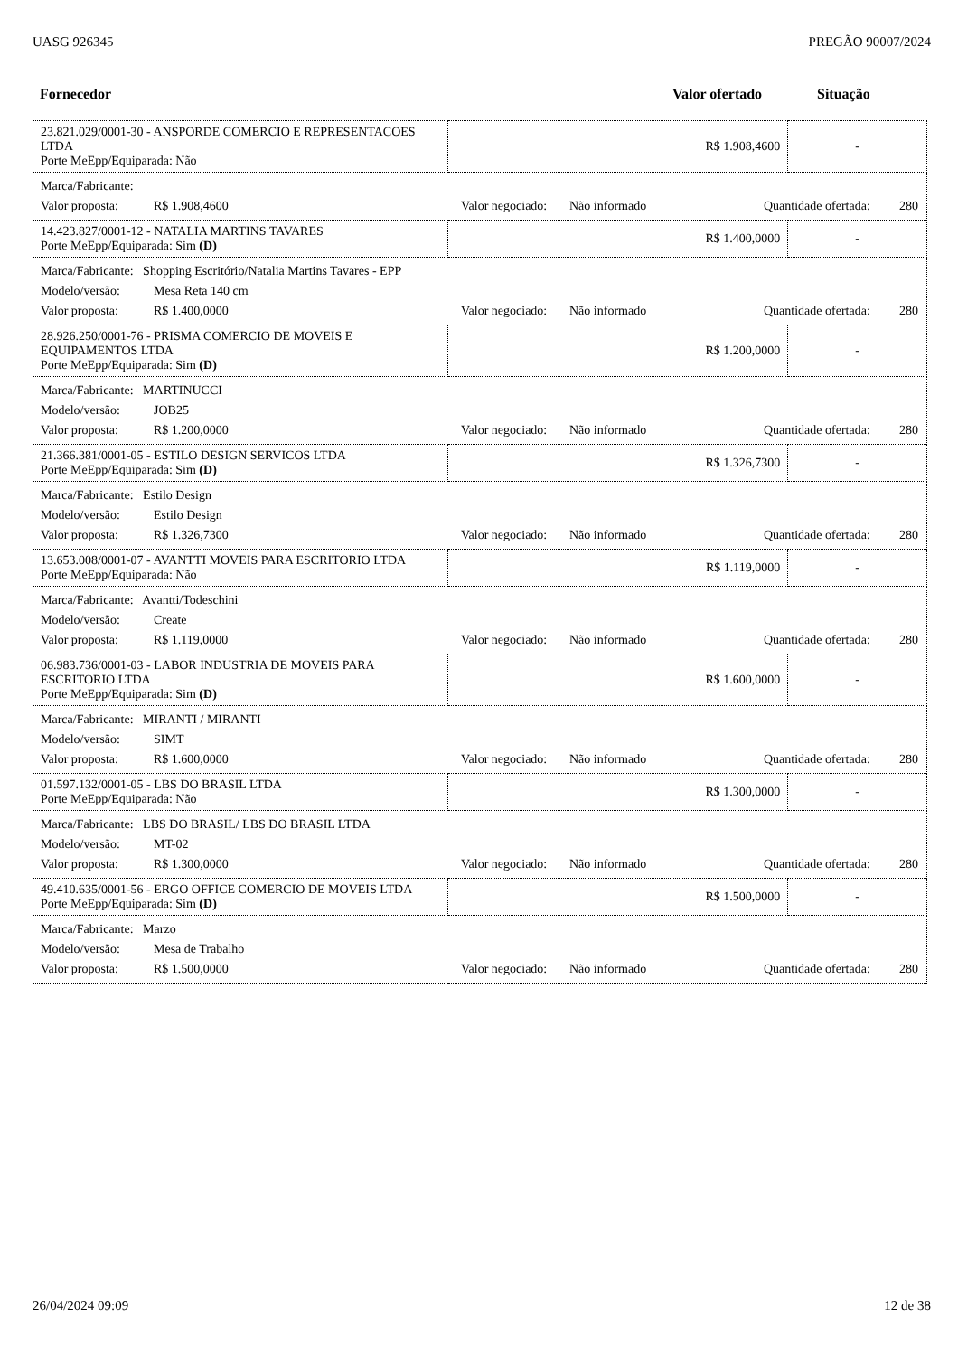UASG 926345 PREGÃO 90007/2024
Fornecedor Valor ofertado Situação
| 23.821.029/0001-30 - ANSPORDE COMERCIO E REPRESENTACOES LTDA Porte MeEpp/Equiparada: Não | R$ 1.908,4600 | - |
| Marca/Fabricante: Valor proposta: R$ 1.908,4600 Valor negociado: Não informado Quantidade ofertada: 280 | | |
| 14.423.827/0001-12 - NATALIA MARTINS TAVARES Porte MeEpp/Equiparada: Sim (D) | R$ 1.400,0000 | - |
| Marca/Fabricante: Shopping Escritório/Natalia Martins Tavares - EPP Modelo/versão: Mesa Reta 140 cm Valor proposta: R$ 1.400,0000 Valor negociado: Não informado Quantidade ofertada: 280 | | |
| 28.926.250/0001-76 - PRISMA COMERCIO DE MOVEIS E EQUIPAMENTOS LTDA Porte MeEpp/Equiparada: Sim (D) | R$ 1.200,0000 | - |
| Marca/Fabricante: MARTINUCCI Modelo/versão: JOB25 Valor proposta: R$ 1.200,0000 Valor negociado: Não informado Quantidade ofertada: 280 | | |
| 21.366.381/0001-05 - ESTILO DESIGN SERVICOS LTDA Porte MeEpp/Equiparada: Sim (D) | R$ 1.326,7300 | - |
| Marca/Fabricante: Estilo Design Modelo/versão: Estilo Design Valor proposta: R$ 1.326,7300 Valor negociado: Não informado Quantidade ofertada: 280 | | |
| 13.653.008/0001-07 - AVANTTI MOVEIS PARA ESCRITORIO LTDA Porte MeEpp/Equiparada: Não | R$ 1.119,0000 | - |
| Marca/Fabricante: Avantti/Todeschini Modelo/versão: Create Valor proposta: R$ 1.119,0000 Valor negociado: Não informado Quantidade ofertada: 280 | | |
| 06.983.736/0001-03 - LABOR INDUSTRIA DE MOVEIS PARA ESCRITORIO LTDA Porte MeEpp/Equiparada: Sim (D) | R$ 1.600,0000 | - |
| Marca/Fabricante: MIRANTI / MIRANTI Modelo/versão: SIMT Valor proposta: R$ 1.600,0000 Valor negociado: Não informado Quantidade ofertada: 280 | | |
| 01.597.132/0001-05 - LBS DO BRASIL LTDA Porte MeEpp/Equiparada: Não | R$ 1.300,0000 | - |
| Marca/Fabricante: LBS DO BRASIL/ LBS DO BRASIL LTDA Modelo/versão: MT-02 Valor proposta: R$ 1.300,0000 Valor negociado: Não informado Quantidade ofertada: 280 | | |
| 49.410.635/0001-56 - ERGO OFFICE COMERCIO DE MOVEIS LTDA Porte MeEpp/Equiparada: Sim (D) | R$ 1.500,0000 | - |
| Marca/Fabricante: Marzo Modelo/versão: Mesa de Trabalho Valor proposta: R$ 1.500,0000 Valor negociado: Não informado Quantidade ofertada: 280 | | |
26/04/2024 09:09 12 de 38